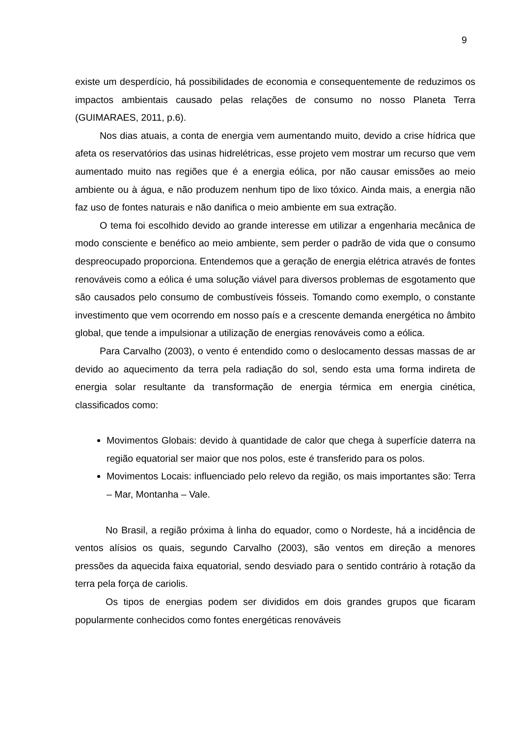9
existe um desperdício, há possibilidades de economia e consequentemente de reduzimos os impactos ambientais causado pelas relações de consumo no nosso Planeta Terra (GUIMARAES, 2011, p.6).
Nos dias atuais, a conta de energia vem aumentando muito, devido a crise hídrica que afeta os reservatórios das usinas hidrelétricas, esse projeto vem mostrar um recurso que vem aumentado muito nas regiões que é a energia eólica, por não causar emissões ao meio ambiente ou à água, e não produzem nenhum tipo de lixo tóxico. Ainda mais, a energia não faz uso de fontes naturais e não danifica o meio ambiente em sua extração.
O tema foi escolhido devido ao grande interesse em utilizar a engenharia mecânica de modo consciente e benéfico ao meio ambiente, sem perder o padrão de vida que o consumo despreocupado proporciona. Entendemos que a geração de energia elétrica através de fontes renováveis como a eólica é uma solução viável para diversos problemas de esgotamento que são causados pelo consumo de combustíveis fósseis. Tomando como exemplo, o constante investimento que vem ocorrendo em nosso país e a crescente demanda energética no âmbito global, que tende a impulsionar a utilização de energias renováveis como a eólica.
Para Carvalho (2003), o vento é entendido como o deslocamento dessas massas de ar devido ao aquecimento da terra pela radiação do sol, sendo esta uma forma indireta de energia solar resultante da transformação de energia térmica em energia cinética, classificados como:
Movimentos Globais: devido à quantidade de calor que chega à superfície daterra na região equatorial ser maior que nos polos, este é transferido para os polos.
Movimentos Locais: influenciado pelo relevo da região, os mais importantes são: Terra – Mar, Montanha – Vale.
No Brasil, a região próxima à linha do equador, como o Nordeste, há a incidência de ventos alísios os quais, segundo Carvalho (2003), são ventos em direção a menores pressões da aquecida faixa equatorial, sendo desviado para o sentido contrário à rotação da terra pela força de cariolis.
Os tipos de energias podem ser divididos em dois grandes grupos que ficaram popularmente conhecidos como fontes energéticas renováveis